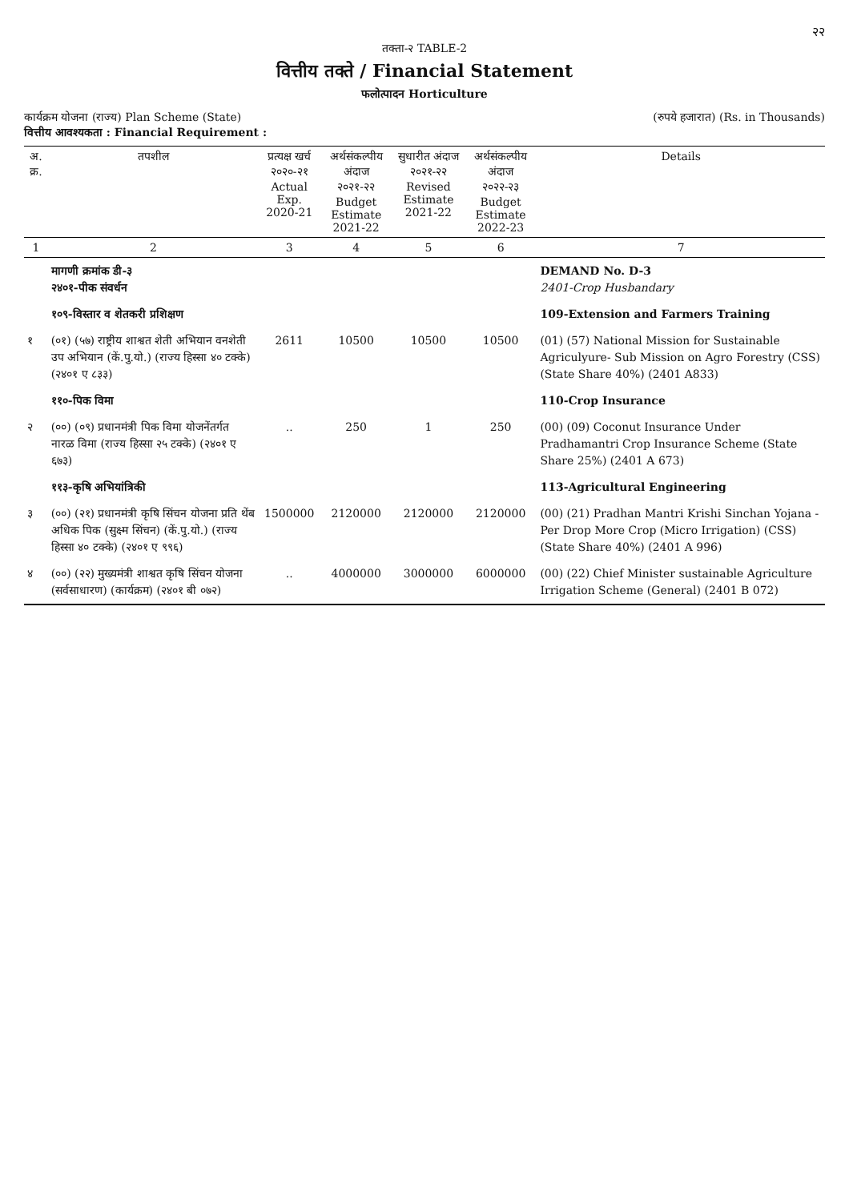२२
तक्ता-२ TABLE-2
वित्तीय तक्ते / Financial Statement
फलोत्पादन Horticulture
कार्यक्रम योजना (राज्य) Plan Scheme (State) (रुपये हजारात) (Rs. in Thousands)
वित्तीय आवश्यकता : Financial Requirement :
| अ. क्र. | तपशील | प्रत्यक्ष खर्च २०२०-२१ Actual Exp. 2020-21 | अर्थसंकल्पीय अंदाज २०२१-२२ Budget Estimate 2021-22 | सुधारीत अंदाज २०२१-२२ Revised Estimate 2021-22 | अर्थसंकल्पीय अंदाज २०२२-२३ Budget Estimate 2022-23 | Details |
| --- | --- | --- | --- | --- | --- | --- |
| 1 | 2 | 3 | 4 | 5 | 6 | 7 |
| | मागणी क्रमांक डी-३ २४०१-पीक संवर्धन | | | | | DEMAND No. D-3 2401-Crop Husbandary |
| | १०९-विस्तार व शेतकरी प्रशिक्षण | | | | | 109-Extension and Farmers Training |
| १ | (०१) (५७) राष्ट्रीय शाश्वत शेती अभियान वनशेती उप अभियान (कें.पु.यो.) (राज्य हिस्सा ४० टक्के) (२४०१ ए ८३३) | 2611 | 10500 | 10500 | 10500 | (01) (57) National Mission for Sustainable Agriculyure- Sub Mission on Agro Forestry (CSS) (State Share 40%) (2401 A833) |
| | ११०-पिक विमा | | | | | 110-Crop Insurance |
| २ | (००) (०९) प्रधानमंत्री पिक विमा योजनेंतर्गत नारळ विमा (राज्य हिस्सा २५ टक्के) (२४०१ ए ६७३) | .. | 250 | 1 | 250 | (00) (09) Coconut Insurance Under Pradhamantri Crop Insurance Scheme (State Share 25%) (2401 A 673) |
| | ११३-कृषि अभियांत्रिकी | | | | | 113-Agricultural Engineering |
| ३ | (००) (२१) प्रधानमंत्री कृषि सिंचन योजना प्रति थेंब अधिक पिक (सुक्ष्म सिंचन) (कें.पु.यो.) (राज्य हिस्सा ४० टक्के) (२४०१ ए ९९६) | 1500000 | 2120000 | 2120000 | 2120000 | (00) (21) Pradhan Mantri Krishi Sinchan Yojana - Per Drop More Crop (Micro Irrigation) (CSS) (State Share 40%) (2401 A 996) |
| ४ | (००) (२२) मुख्यमंत्री शाश्वत कृषि सिंचन योजना (सर्वसाधारण) (कार्यक्रम) (२४०१ बी ०७२) | .. | 4000000 | 3000000 | 6000000 | (00) (22) Chief Minister sustainable Agriculture Irrigation Scheme (General) (2401 B 072) |